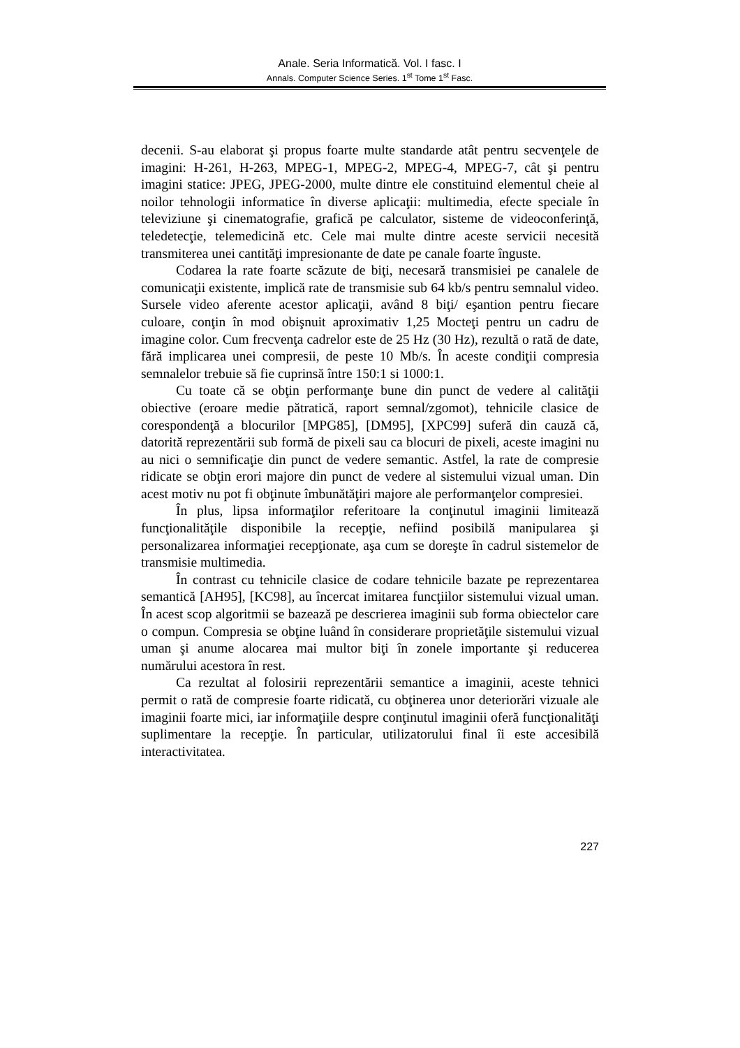Anale. Seria Informatică. Vol. I fasc. I
Annals. Computer Science Series. 1<sup>st</sup> Tome 1<sup>st</sup> Fasc.
decenii. S-au elaborat şi propus foarte multe standarde atât pentru secvenţele de imagini: H-261, H-263, MPEG-1, MPEG-2, MPEG-4, MPEG-7, cât şi pentru imagini statice: JPEG, JPEG-2000, multe dintre ele constituind elementul cheie al noilor tehnologii informatice în diverse aplicaţii: multimedia, efecte speciale în televiziune şi cinematografie, grafică pe calculator, sisteme de videoconferinţă, teledetecţie, telemedicină etc. Cele mai multe dintre aceste servicii necesită transmiterea unei cantităţi impresionante de date pe canale foarte înguste.
Codarea la rate foarte scăzute de biţi, necesară transmisiei pe canalele de comunicaţii existente, implică rate de transmisie sub 64 kb/s pentru semnalul video. Sursele video aferente acestor aplicaţii, având 8 biţi/ eşantion pentru fiecare culoare, conţin în mod obişnuit aproximativ 1,25 Mocteţi pentru un cadru de imagine color. Cum frecvenţa cadrelor este de 25 Hz (30 Hz), rezultă o rată de date, fără implicarea unei compresii, de peste 10 Mb/s. În aceste condiţii compresia semnalelor trebuie să fie cuprinsă între 150:1 si 1000:1.
Cu toate că se obţin performanţe bune din punct de vedere al calităţii obiective (eroare medie pătratică, raport semnal/zgomot), tehnicile clasice de corespondenţă a blocurilor [MPG85], [DM95], [XPC99] suferă din cauză că, datorită reprezentării sub formă de pixeli sau ca blocuri de pixeli, aceste imagini nu au nici o semnificaţie din punct de vedere semantic. Astfel, la rate de compresie ridicate se obţin erori majore din punct de vedere al sistemului vizual uman. Din acest motiv nu pot fi obţinute îmbunătăţiri majore ale performanţelor compresiei.
În plus, lipsa informaţilor referitoare la conţinutul imaginii limitează funcţionalităţile disponibile la recepţie, nefiind posibilă manipularea şi personalizarea informaţiei recepţionate, aşa cum se doreşte în cadrul sistemelor de transmisie multimedia.
În contrast cu tehnicile clasice de codare tehnicile bazate pe reprezentarea semantică [AH95], [KC98], au încercat imitarea funcţiilor sistemului vizual uman. În acest scop algoritmii se bazează pe descrierea imaginii sub forma obiectelor care o compun. Compresia se obţine luând în considerare proprietăţile sistemului vizual uman şi anume alocarea mai multor biţi în zonele importante şi reducerea numărului acestora în rest.
Ca rezultat al folosirii reprezentării semantice a imaginii, aceste tehnici permit o rată de compresie foarte ridicată, cu obţinerea unor deteriorări vizuale ale imaginii foarte mici, iar informaţiile despre conţinutul imaginii oferă funcţionalităţi suplimentare la recepţie. În particular, utilizatorului final îi este accesibilă interactivitatea.
227